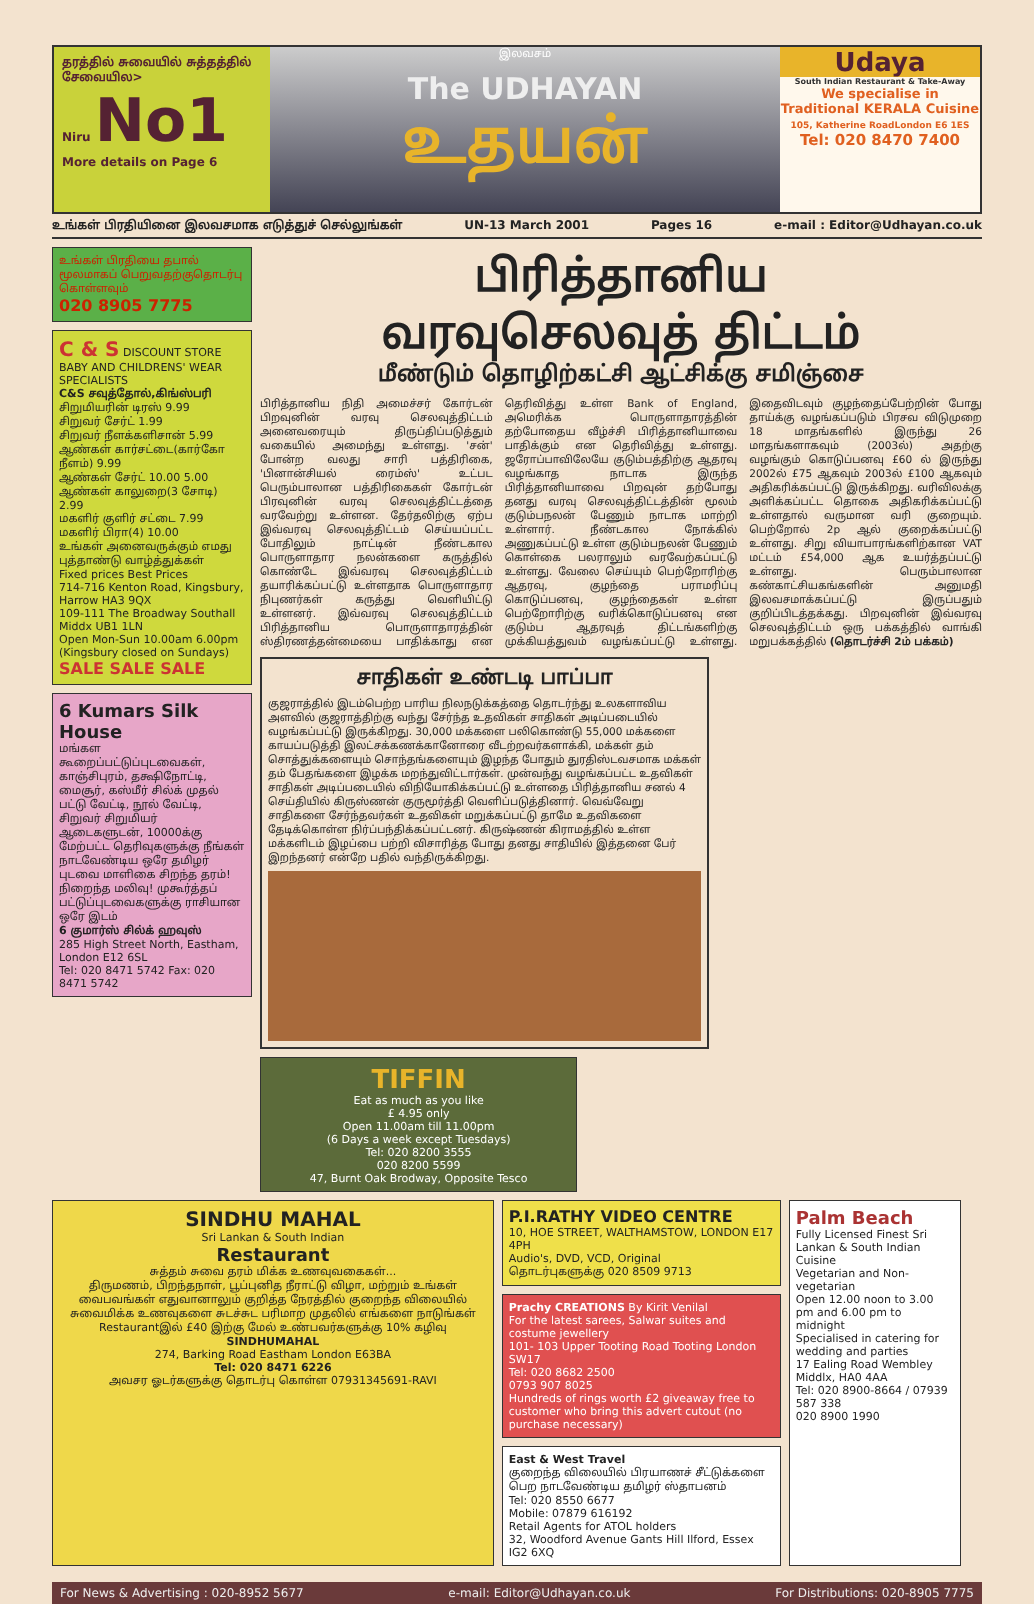தரத்தில் சுவையில் சுத்தத்தில் சேவையில>
Niru No1
More details on Page 6
இலவசம்
The UDHAYAN
உதயன்
Udaya
South Indian Restaurant & Take-Away
We specialise in Traditional KERALA Cuisine
105, Katherine RoadLondon E6 1ES
Tel: 020 8470 7400
உங்கள் பிரதியினை இலவசமாக எடுத்துச் செல்லுங்கள் UN-13 March 2001 Pages 16 e-mail : Editor@Udhayan.co.uk
உங்கள் பிரதியை தபால் மூலமாகப் பெறுவதற்குதொடர்பு கொள்ளவும்
020 8905 7775
C & S DISCOUNT STORE
BABY AND CHILDRENS' WEAR SPECIALISTS
C&S சவுத்தோல்,கிங்ஸ்பரி
சிறுமியரின் டிரஸ் 9.99
சிறுவர் சேர்ட் 1.99
சிறுவர் நீளக்களிசான் 5.99
ஆண்கள் கார்சட்டை(கார்கோ நீளம்) 9.99
ஆண்கள் சேர்ட் 10.00 5.00
ஆண்கள் காலுறை(3 சோடி) 2.99
மகளிர் குளிர் சட்டை 7.99
மகளிர் பிரா(4) 10.00
உங்கள் அனைவருக்கும் எமது புத்தாண்டு வாழ்த்துக்கள்
Fixed prices Best Prices
714-716 Kenton Road, Kingsbury, Harrow HA3 9QX
109-111 The Broadway Southall Middx UB1 1LN
Open Mon-Sun 10.00am 6.00pm
(Kingsbury closed on Sundays)
SALE SALE SALE
6 Kumars Silk House
மங்கள கூறைப்பட்டுப்புடவைகள், காஞ்சிபுரம், தக்ஷிநோட்டி, மைசூர், கஸ்மீர் சில்க் முதல் பட்டு வேட்டி, நூல் வேட்டி, சிறுவர் சிறுமியர் ஆடைகளுடன், 10000க்கு மேற்பட்ட தெரிவுகளுக்கு நீங்கள் நாடவேண்டிய ஒரே தமிழர் புடவை மாளிகை சிறந்த தரம்! நிறைந்த மலிவு! முகூர்த்தப் பட்டுப்புடவைகளுக்கு ராசியான ஒரே இடம்
6 குமார்ஸ் சில்க் ஹவுஸ்
285 High Street North, Eastham, London E12 6SL
Tel: 020 8471 5742 Fax: 020 8471 5742
பிரித்தானிய
வரவுசெலவுத் திட்டம்
மீண்டும் தொழிற்கட்சி ஆட்சிக்கு சமிஞ்சை
பிரித்தானிய நிதி அமைச்சர் கோர்டன் பிறவுனின் வரவு செலவுத்திட்டம் அனைவரையும் திருப்திப்படுத்தும் வகையில் அமைந்து உள்ளது. 'சன்' போன்ற வலது சாரி பத்திரிகை, 'பினான்சியல் ரைம்ஸ்' உட்பட பெரும்பாலான பத்திரிகைகள் கோர்டன் பிரவுனின் வரவு செலவுத்திட்டத்தை வரவேற்று உள்ளன. தேர்தலிற்கு ஏற்ப இவ்வரவு செலவுத்திட்டம் செய்யப்பட்ட போதிலும் நாட்டின் நீண்டகால பொருளாதார நலன்களை கருத்தில் கொண்டே இவ்வரவு செலவுத்திட்டம் தயாரிக்கப்பட்டு உள்ளதாக பொருளாதார நிபுணர்கள் கருத்து வெளியிட்டு உள்ளனர். இவ்வரவு செலவுத்திட்டம் பிரித்தானிய பொருளாதாரத்தின் ஸ்திரணத்தன்மையை பாதிக்காது என தெரிவித்து உள்ள Bank of England, அமெரிக்க பொருளாதாரத்தின் தற்போதைய வீழ்ச்சி பிரித்தானியாவை பாதிக்கும் என தெரிவித்து உள்ளது. ஜரோப்பாவிலேயே குடும்பத்திற்கு ஆதரவு வழங்காத நாடாக இருந்த பிரித்தானியாவை பிறவுன் தற்போது தனது வரவு செலவுத்திட்டத்தின் மூலம் குடும்பநலன் பேணும் நாடாக மாற்றி உள்ளார். நீண்டகால நோக்கில் அணுகப்பட்டு உள்ள குடும்பநலன் பேணும் கொள்கை பலராலும் வரவேற்கப்பட்டு உள்ளது. வேலை செய்யும் பெற்றோரிற்கு ஆதரவு, குழந்தை பராமரிப்பு கொடுப்பனவு, குழந்தைகள் உள்ள பெற்றோரிற்கு வரிக்கொடுப்பனவு என குடும்ப ஆதரவுத் திட்டங்களிற்கு முக்கியத்துவம் வழங்கப்பட்டு உள்ளது. இதைவிடவும் குழந்தைப்பேற்றின் போது தாய்க்கு வழங்கப்படும் பிரசவ விடுமுறை 18 மாதங்களில் இருந்து 26 மாதங்களாகவும் (2003ல்) அதற்கு வழங்கும் கொடுப்பனவு £60 ல் இருந்து 2002ல் £75 ஆகவும் 2003ல் £100 ஆகவும் அதிகரிக்கப்பட்டு இருக்கிறது. வரிவிலக்கு அளிக்கப்பட்ட தொகை அதிகரிக்கப்பட்டு உள்ளதால் வருமான வரி குறையும். பெற்றோல் 2p ஆல் குறைக்கப்பட்டு உள்ளது. சிறு வியாபாரங்களிற்கான VAT மட்டம் £54,000 ஆக உயர்த்தப்பட்டு உள்ளது. பெரும்பாலான கண்காட்சியகங்களின் அனுமதி இலவசமாக்கப்பட்டு இருப்பதும் குறிப்பிடத்தக்கது. பிறவுனின் இவ்வரவு செலவுத்திட்டம் ஒரு பக்கத்தில் வாங்கி மறுபக்கத்தில் (தொடர்ச்சி 2ம் பக்கம்)
சாதிகள் உண்டடி பாப்பா
குஜராத்தில் இடம்பெற்ற பாரிய நிலநடுக்கத்தை தொடர்ந்து உலகளாவிய அளவில் குஜராத்திற்கு வந்து சேர்ந்த உதவிகள் சாதிகள் அடிப்படையில் வழங்கப்பட்டு இருக்கிறது. 30,000 மக்களை பலிகொண்டு 55,000 மக்களை காயப்படுத்தி இலட்சக்கணக்கானோரை வீடற்றவர்களாக்கி, மக்கள் தம் சொத்துக்களையும் சொந்தங்களையும் இழந்த போதும் துரதிஸ்டவசமாக மக்கள் தம் பேதங்களை இழக்க மறந்துவிட்டார்கள். முன்வந்து வழங்கப்பட்ட உதவிகள் சாதிகள் அடிப்படையில் விநியோகிக்கப்பட்டு உள்ளதை பிரித்தானிய சனல் 4 செய்தியில் கிருஸ்ணன் குருமூர்த்தி வெளிப்படுத்தினார். வெவ்வேறு சாதிகளை சேர்ந்தவர்கள் உதவிகள் மறுக்கப்பட்டு தாமே உதவிகளை தேடிக்கொள்ள நிர்ப்பந்திக்கப்பட்டனர். கிருஷ்ணன் கிராமத்தில் உள்ள மக்களிடம் இழப்பை பற்றி விசாரித்த போது தனது சாதியில் இத்தனை பேர் இறந்தனர் என்றே பதில் வந்திருக்கிறது.
TIFFIN
Eat as much as you like
£ 4.95 only
Open 11.00am till 11.00pm
(6 Days a week except Tuesdays)
Tel: 020 8200 3555
020 8200 5599
47, Burnt Oak Brodway, Opposite Tesco
SINDHU MAHAL
Sri Lankan & South Indian
Restaurant
சுத்தம் சுவை தரம் மிக்க உணவுவகைகள்...
திருமணம், பிறந்தநாள், பூப்புனித நீராட்டு விழா, மற்றும் உங்கள் வைபவங்கள் எதுவானாலும் குறித்த நேரத்தில் குறைந்த விலையில் சுவைமிக்க உணவுகளை சுடச்சுட பரிமாற முதலில் எங்களை நாடுங்கள்
Restaurantஇல் £40 இற்கு மேல் உண்பவர்களுக்கு 10% கழிவு
SINDHUMAHAL
274, Barking Road Eastham London E63BA
Tel: 020 8471 6226
அவசர ஓடர்களுக்கு தொடர்பு கொள்ள 07931345691-RAVI
P.I.RATHY VIDEO CENTRE
10, HOE STREET, WALTHAMSTOW, LONDON E17 4PH
Audio's, DVD, VCD, Original
தொடர்புகளுக்கு 020 8509 9713
Prachy CREATIONS By Kirit Venilal
For the latest sarees, Salwar suites and costume jewellery
101- 103 Upper Tooting Road Tooting London SW17
Tel: 020 8682 2500
0793 907 8025
Hundreds of rings worth £2 giveaway free to customer who bring this advert cutout (no purchase necessary)
East & West Travel
குறைந்த விலையில் பிரயாணச் சீட்டுக்களை பெற நாடவேண்டிய தமிழர் ஸ்தாபனம்
Tel: 020 8550 6677
Mobile: 07879 616192
Retail Agents for ATOL holders
32, Woodford Avenue Gants Hill Ilford, Essex IG2 6XQ
Palm Beach
Fully Licensed Finest Sri Lankan & South Indian Cuisine
Vegetarian and Non-vegetarian
Open 12.00 noon to 3.00 pm and 6.00 pm to midnight
Specialised in catering for wedding and parties
17 Ealing Road Wembley Middlx, HA0 4AA
Tel: 020 8900-8664 / 07939 587 338
020 8900 1990
For News & Advertising : 020-8952 5677 e-mail: Editor@Udhayan.co.uk For Distributions: 020-8905 7775